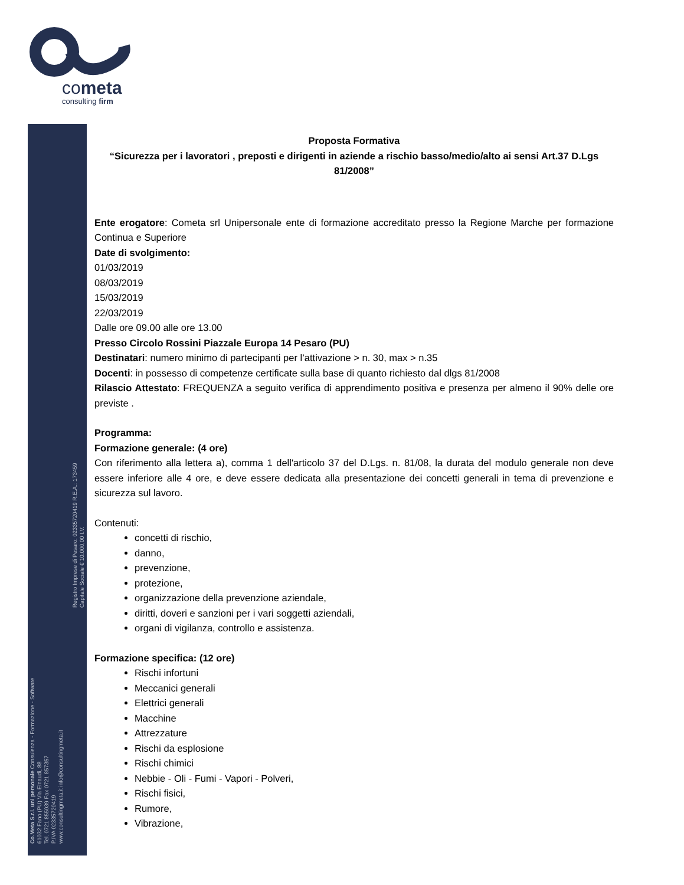cometa
consulting firm
Co.Meta S.r.l. uni personale Consulenza - Formazione - Software
61032 Fano (PU) Via Einaudi, 88
Tel. 0721 855039 Fax 0721 857357
P.IVA 02335720419
www.consultingmeta.it info@consultingmeta.it
Registro Imprese di Pesaro: 02335720419 R.E.A.: 173459
Capitale Sociale € 10.000,00 I.V.
Proposta Formativa
“Sicurezza per i lavoratori , preposti e dirigenti in aziende a rischio basso/medio/alto ai sensi Art.37 D.Lgs 81/2008”
Ente erogatore: Cometa srl Unipersonale ente di formazione accreditato presso la Regione Marche per formazione Continua e Superiore
Date di svolgimento:
01/03/2019
08/03/2019
15/03/2019
22/03/2019
Dalle ore 09.00 alle ore 13.00
Presso Circolo Rossini Piazzale Europa 14 Pesaro (PU)
Destinatari: numero minimo di partecipanti per l’attivazione > n. 30, max > n.35
Docenti: in possesso di competenze certificate sulla base di quanto richiesto dal dlgs 81/2008
Rilascio Attestato: FREQUENZA a seguito verifica di apprendimento positiva e presenza per almeno il 90% delle ore previste .
Programma:
Formazione generale: (4 ore)
Con riferimento alla lettera a), comma 1 dell'articolo 37 del D.Lgs. n. 81/08, la durata del modulo generale non deve essere inferiore alle 4 ore, e deve essere dedicata alla presentazione dei concetti generali in tema di prevenzione e sicurezza sul lavoro.
Contenuti:
concetti di rischio,
danno,
prevenzione,
protezione,
organizzazione della prevenzione aziendale,
diritti, doveri e sanzioni per i vari soggetti aziendali,
organi di vigilanza, controllo e assistenza.
Formazione specifica: (12 ore)
Rischi infortuni
Meccanici generali
Elettrici generali
Macchine
Attrezzature
Rischi da esplosione
Rischi chimici
Nebbie - Oli - Fumi - Vapori - Polveri,
Rischi fisici,
Rumore,
Vibrazione,